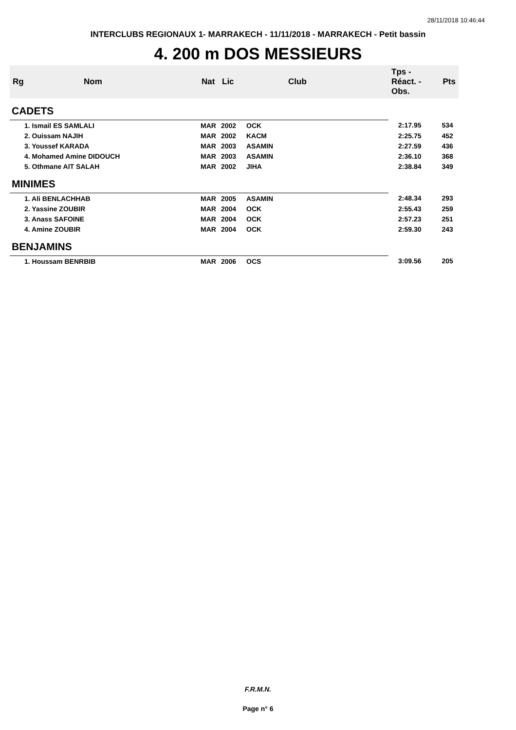28/11/2018 10:46:44
INTERCLUBS REGIONAUX 1- MARRAKECH - 11/11/2018 - MARRAKECH - Petit bassin
4. 200 m DOS MESSIEURS
| Rg | Nom | Nat | Lic | Club | Tps - Réact. - Obs. | Pts |
| --- | --- | --- | --- | --- | --- | --- |
| CADETS | | | | | | |
| 1. Ismail ES SAMLALI | | MAR | 2002 | OCK | 2:17.95 | 534 |
| 2. Ouissam NAJIH | | MAR | 2002 | KACM | 2:25.75 | 452 |
| 3. Youssef KARADA | | MAR | 2003 | ASAMIN | 2:27.59 | 436 |
| 4. Mohamed Amine DIDOUCH | | MAR | 2003 | ASAMIN | 2:36.10 | 368 |
| 5. Othmane AIT SALAH | | MAR | 2002 | JIHA | 2:38.84 | 349 |
| MINIMES | | | | | | |
| 1. Ali BENLACHHAB | | MAR | 2005 | ASAMIN | 2:48.34 | 293 |
| 2. Yassine ZOUBIR | | MAR | 2004 | OCK | 2:55.43 | 259 |
| 3. Anass SAFOINE | | MAR | 2004 | OCK | 2:57.23 | 251 |
| 4. Amine ZOUBIR | | MAR | 2004 | OCK | 2:59.30 | 243 |
| BENJAMINS | | | | | | |
| 1. Houssam BENRBIB | | MAR | 2006 | OCS | 3:09.56 | 205 |
F.R.M.N.
Page n° 6